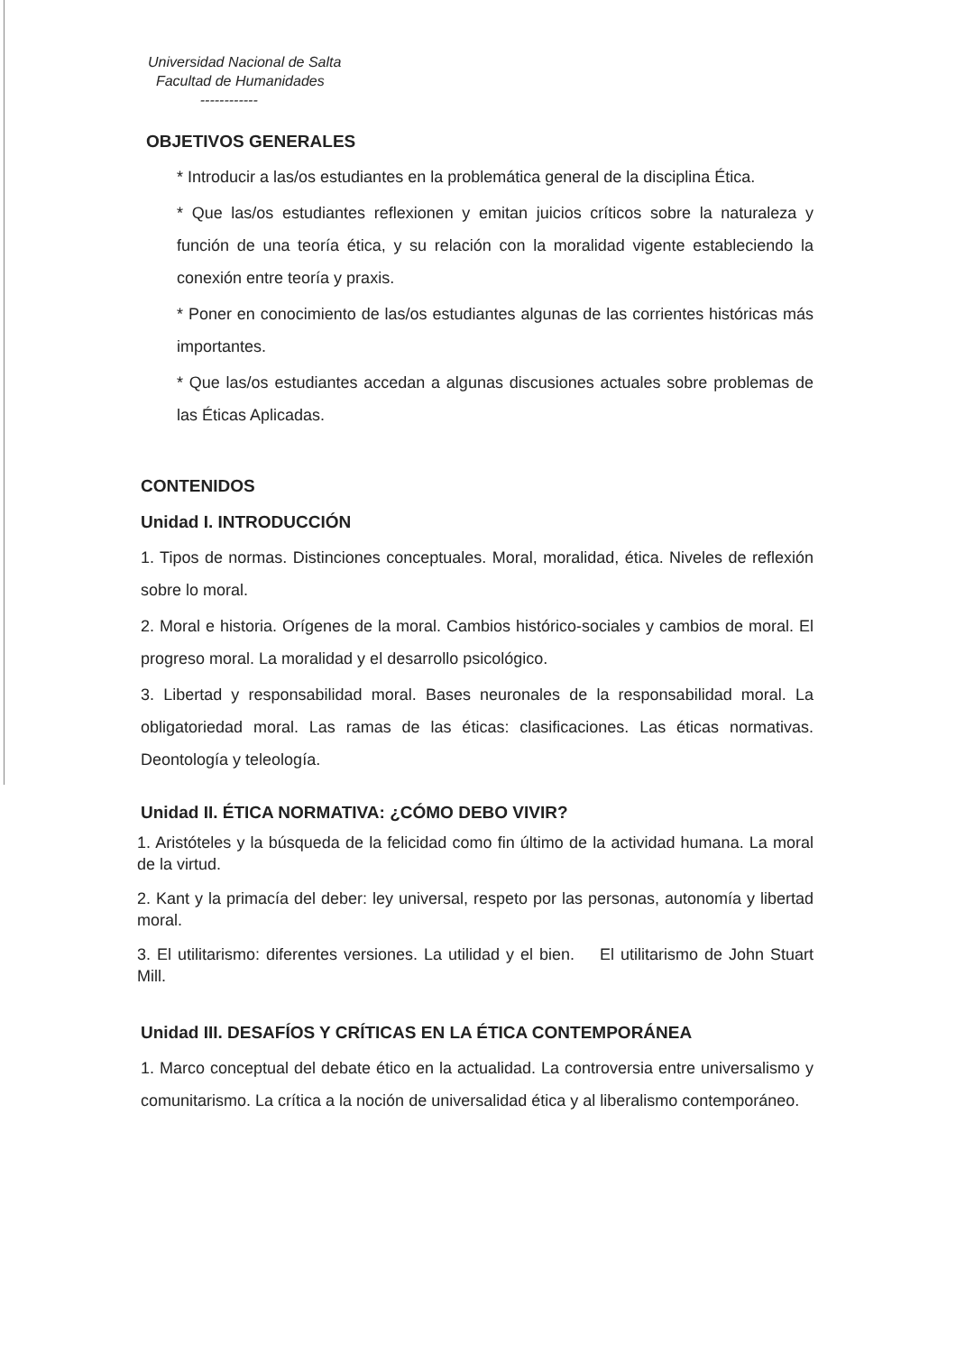Universidad Nacional de Salta
Facultad de Humanidades
------------
OBJETIVOS GENERALES
* Introducir a las/os estudiantes en la problemática general de la disciplina Ética.
* Que las/os estudiantes reflexionen y emitan juicios críticos sobre la naturaleza y función de una teoría ética, y su relación con la moralidad vigente estableciendo la conexión entre teoría y praxis.
* Poner en conocimiento de las/os estudiantes algunas de las corrientes históricas más importantes.
* Que las/os estudiantes accedan a algunas discusiones actuales sobre problemas de las Éticas Aplicadas.
CONTENIDOS
Unidad I. INTRODUCCIÓN
1. Tipos de normas. Distinciones conceptuales. Moral, moralidad, ética. Niveles de reflexión sobre lo moral.
2. Moral e historia. Orígenes de la moral. Cambios histórico-sociales y cambios de moral. El progreso moral. La moralidad y el desarrollo psicológico.
3. Libertad y responsabilidad moral. Bases neuronales de la responsabilidad moral. La obligatoriedad moral. Las ramas de las éticas: clasificaciones. Las éticas normativas. Deontología y teleología.
Unidad II. ÉTICA NORMATIVA: ¿CÓMO DEBO VIVIR?
1. Aristóteles y la búsqueda de la felicidad como fin último de la actividad humana. La moral de la virtud.
2. Kant y la primacía del deber: ley universal, respeto por las personas, autonomía y libertad moral.
3. El utilitarismo: diferentes versiones. La utilidad y el bien. El utilitarismo de John Stuart Mill.
Unidad III. DESAFÍOS Y CRÍTICAS EN LA ÉTICA CONTEMPORÁNEA
1. Marco conceptual del debate ético en la actualidad. La controversia entre universalismo y comunitarismo. La crítica a la noción de universalidad ética y al liberalismo contemporáneo.